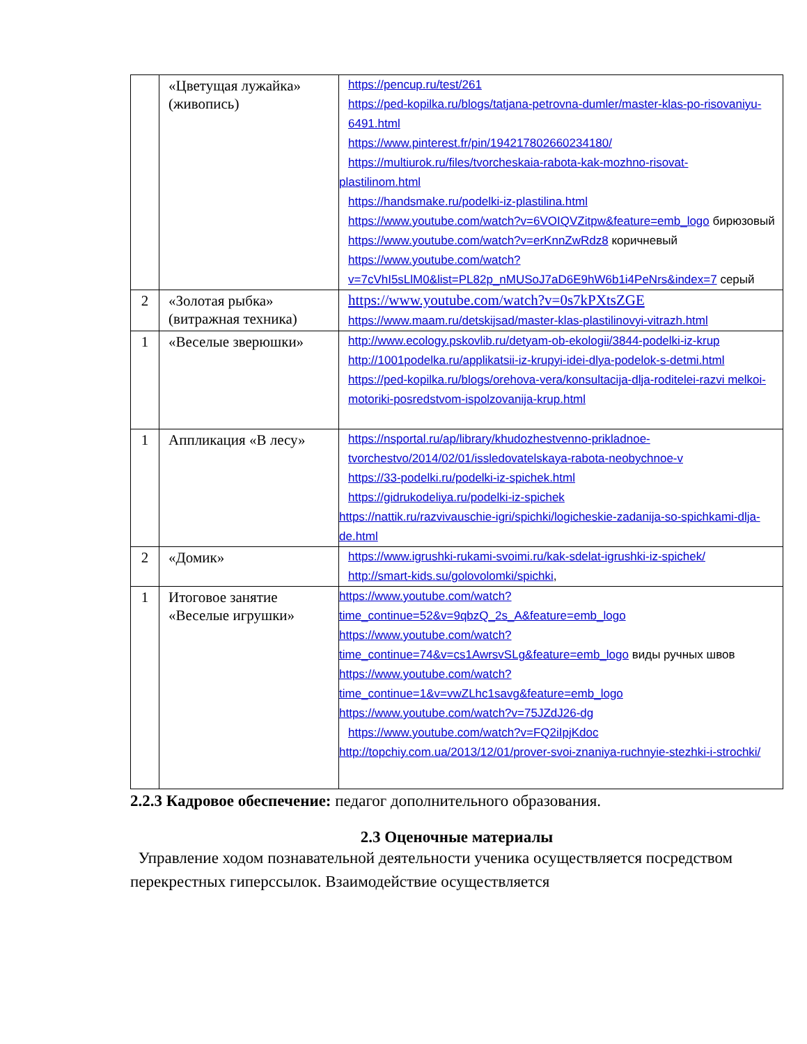| | «Цветущая лужайка» (живопись) | https://pencup.ru/test/261 https://ped-kopilka.ru/blogs/tatjana-petrovna-dumler/master-klas-po-risovaniyu-6491.html https://www.pinterest.fr/pin/194217802660234180/ https://multiurok.ru/files/tvorcheskaia-rabota-kak-mozhno-risovat- plastilinom.html https://handsmake.ru/podelki-iz-plastilina.html https://www.youtube.com/watch?v=6VOIQVZitpw&feature=emb_logo бирюзовый https://www.youtube.com/watch?v=erKnnZwRdz8 коричневый https://www.youtube.com/watch?v=7cVhI5sLlM0&list=PL82p_nMUSoJ7aD6E9hW6b1i4PeNrs&index=7 серый |
| 2 | «Золотая рыбка» (витражная техника) | https://www.youtube.com/watch?v=0s7kPXtsZGE https://www.maam.ru/detskijsad/master-klas-plastilinovyi-vitrazh.html |
| 1 | «Веселые зверюшки» | http://www.ecology.pskovlib.ru/detyam-ob-ekologii/3844-podelki-iz-krup http://1001podelka.ru/applikatsii-iz-krupyi-idei-dlya-podelok-s-detmi.html https://ped-kopilka.ru/blogs/orehova-vera/konsultacija-dlja-roditelei-razvi melkoi-motoriki-posredstvom-ispolzovanija-krup.html |
| 1 | Аппликация «В лесу» | https://nsportal.ru/ap/library/khudozhestvenno-prikladnoe-tvorchestvo/2014/02/01/issledovatelskaya-rabota-neobychnoe-v https://33-podelki.ru/podelki-iz-spichek.html https://gidrukodeliya.ru/podelki-iz-spichek https://nattik.ru/razvivauschie-igri/spichki/logicheskie-zadanija-so-spichkami-dlja-de.html |
| 2 | «Домик» | https://www.igrushki-rukami-svoimi.ru/kak-sdelat-igrushki-iz-spichek/ http://smart-kids.su/golovolomki/spichki , |
| 1 | Итоговое занятие «Веселые игрушки» | https://www.youtube.com/watch?time_continue=52&v=9qbzQ_2s_A&feature=emb_logo https://www.youtube.com/watch?time_continue=74&v=cs1AwrsvSLg&feature=emb_logo виды ручных швов https://www.youtube.com/watch?time_continue=1&v=vwZLhc1savg&feature=emb_logo https://www.youtube.com/watch?v=75JZdJ26-dg https://www.youtube.com/watch?v=FQ2iIpjKdoc http://topchiy.com.ua/2013/12/01/prover-svoi-znaniya-ruchnyie-stezhki-i-strochki/ |
2.2.3 Кадровое обеспечение: педагог дополнительного образования.
2.3 Оценочные материалы
Управление ходом познавательной деятельности ученика осуществляется посредством перекрестных гиперссылок. Взаимодействие осуществляется